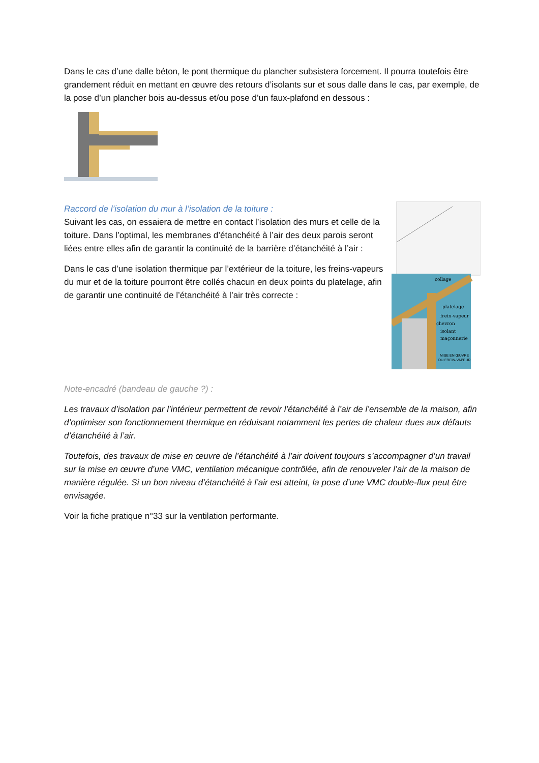Dans le cas d’une dalle béton, le pont thermique du plancher subsistera forcement. Il pourra toutefois être grandement réduit en mettant en œuvre des retours d’isolants sur et sous dalle dans le cas, par exemple, de la pose d’un plancher bois au-dessus et/ou pose d’un faux-plafond en dessous :
Raccord de l’isolation du mur à l’isolation de la toiture :
Suivant les cas, on essaiera de mettre en contact l’isolation des murs et celle de la toiture. Dans l’optimal, les membranes d’étanchéité à l’air des deux parois seront liées entre elles afin de garantir la continuité de la barrière d’étanchéité à l’air :
Dans le cas d’une isolation thermique par l’extérieur de la toiture, les freins-vapeurs du mur et de la toiture pourront être collés chacun en deux points du platelage, afin de garantir une continuité de l’étanchéité à l’air très correcte :
collage
platelage
frein-vapeur
chevron
isolant
maçonnerie
MISE EN ŒUVRE
DU FREIN-VAPEUR
Note-encadré (bandeau de gauche ?) :
Les travaux d’isolation par l’intérieur permettent de revoir l’étanchéité à l’air de l’ensemble de la maison, afin d’optimiser son fonctionnement thermique en réduisant notamment les pertes de chaleur dues aux défauts d’étanchéité à l’air.
Toutefois, des travaux de mise en œuvre de l’étanchéité à l’air doivent toujours s’accompagner d’un travail sur la mise en œuvre d’une VMC, ventilation mécanique contrôlée, afin de renouveler l’air de la maison de manière régulée. Si un bon niveau d’étanchéité à l’air est atteint, la pose d’une VMC double-flux peut être envisagée.
Voir la fiche pratique n°33 sur la ventilation performante.